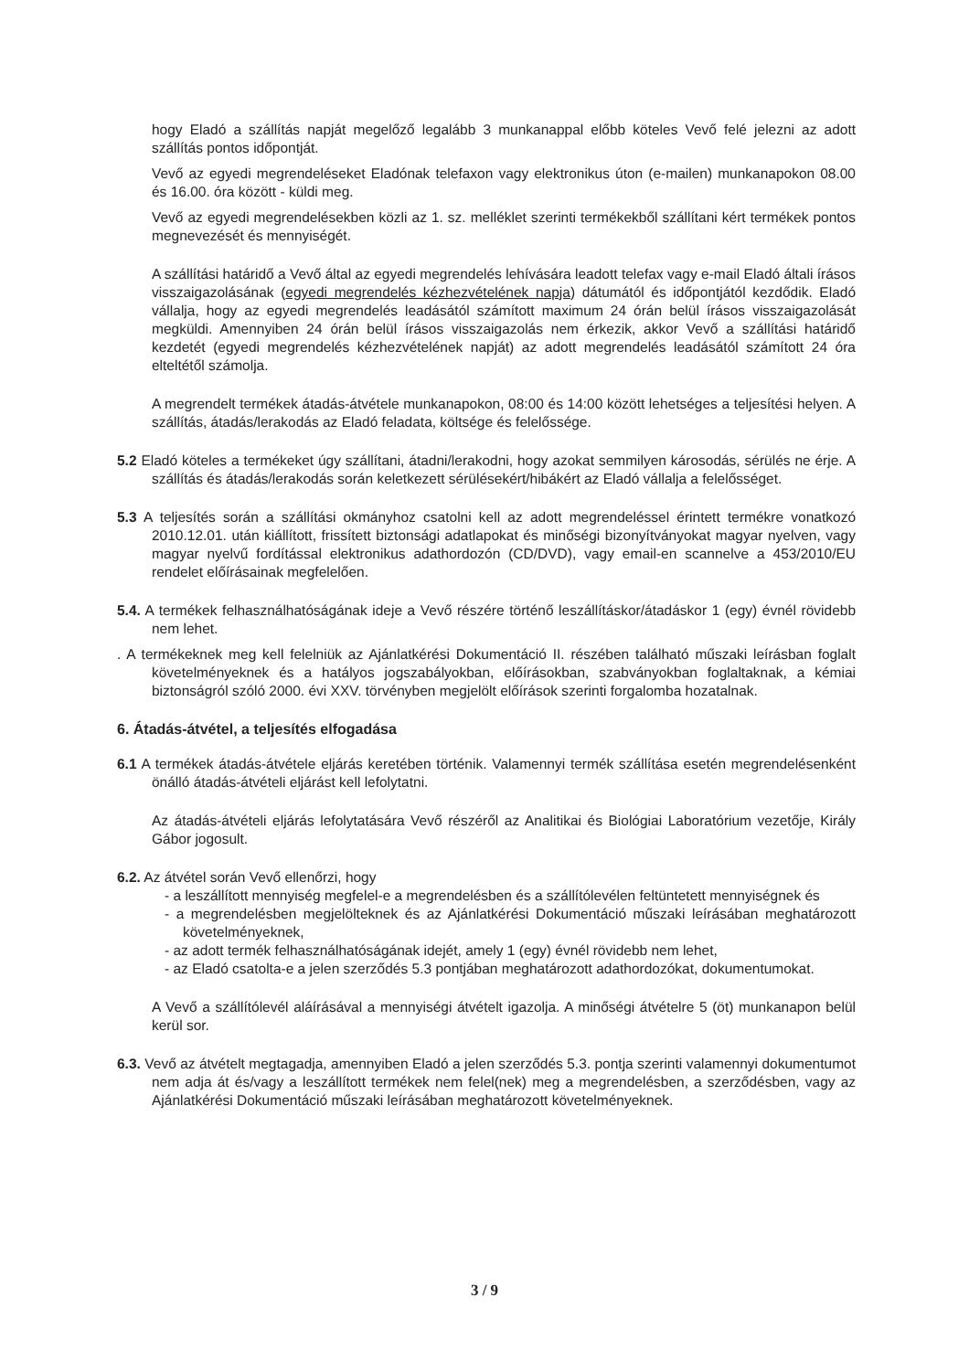hogy Eladó a szállítás napját megelőző legalább 3 munkanappal előbb köteles Vevő felé jelezni az adott szállítás pontos időpontját.
Vevő az egyedi megrendeléseket Eladónak telefaxon vagy elektronikus úton (e-mailen) munkanapokon 08.00 és 16.00. óra között - küldi meg.
Vevő az egyedi megrendelésekben közli az 1. sz. melléklet szerinti termékekből szállítani kért termékek pontos megnevezését és mennyiségét.
A szállítási határidő a Vevő által az egyedi megrendelés lehívására leadott telefax vagy e-mail Eladó általi írásos visszaigazolásának (egyedi megrendelés kézhezvételének napja) dátumától és időpontjától kezdődik. Eladó vállalja, hogy az egyedi megrendelés leadásától számított maximum 24 órán belül írásos visszaigazolását megküldi. Amennyiben 24 órán belül írásos visszaigazolás nem érkezik, akkor Vevő a szállítási határidő kezdetét (egyedi megrendelés kézhezvételének napját) az adott megrendelés leadásától számított 24 óra elteltétől számolja.
A megrendelt termékek átadás-átvétele munkanapokon, 08:00 és 14:00 között lehetséges a teljesítési helyen. A szállítás, átadás/lerakodás az Eladó feladata, költsége és felelőssége.
5.2 Eladó köteles a termékeket úgy szállítani, átadni/lerakodni, hogy azokat semmilyen károsodás, sérülés ne érje. A szállítás és átadás/lerakodás során keletkezett sérülésekért/hibákért az Eladó vállalja a felelősséget.
5.3 A teljesítés során a szállítási okmányhoz csatolni kell az adott megrendeléssel érintett termékre vonatkozó 2010.12.01. után kiállított, frissített biztonsági adatlapokat és minőségi bizonyítványokat magyar nyelven, vagy magyar nyelvű fordítással elektronikus adathordozón (CD/DVD), vagy email-en scannelve a 453/2010/EU rendelet előírásainak megfelelően.
5.4. A termékek felhasználhatóságának ideje a Vevő részére történő leszállításkor/átadáskor 1 (egy) évnél rövidebb nem lehet.
. A termékeknek meg kell felelniük az Ajánlatkérési Dokumentáció II. részében található műszaki leírásban foglalt követelményeknek és a hatályos jogszabályokban, előírásokban, szabványokban foglaltaknak, a kémiai biztonságról szóló 2000. évi XXV. törvényben megjelölt előírások szerinti forgalomba hozatalnak.
6. Átadás-átvétel, a teljesítés elfogadása
6.1 A termékek átadás-átvétele eljárás keretében történik. Valamennyi termék szállítása esetén megrendelésenként önálló átadás-átvételi eljárást kell lefolytatni.
Az átadás-átvételi eljárás lefolytatására Vevő részéről az Analitikai és Biológiai Laboratórium vezetője, Király Gábor jogosult.
6.2. Az átvétel során Vevő ellenőrzi, hogy
- a leszállított mennyiség megfelel-e a megrendelésben és a szállítólevélen feltüntetett mennyiségnek és
- a megrendelésben megjelölteknek és az Ajánlatkérési Dokumentáció műszaki leírásában meghatározott követelményeknek,
- az adott termék felhasználhatóságának idejét, amely 1 (egy) évnél rövidebb nem lehet,
- az Eladó csatolta-e a jelen szerződés 5.3 pontjában meghatározott adathordozókat, dokumentumokat.
A Vevő a szállítólevél aláírásával a mennyiségi átvételt igazolja. A minőségi átvételre 5 (öt) munkanapon belül kerül sor.
6.3. Vevő az átvételt megtagadja, amennyiben Eladó a jelen szerződés 5.3. pontja szerinti valamennyi dokumentumot nem adja át és/vagy a leszállított termékek nem felel(nek) meg a megrendelésben, a szerződésben, vagy az Ajánlatkérési Dokumentáció műszaki leírásában meghatározott követelményeknek.
3 / 9